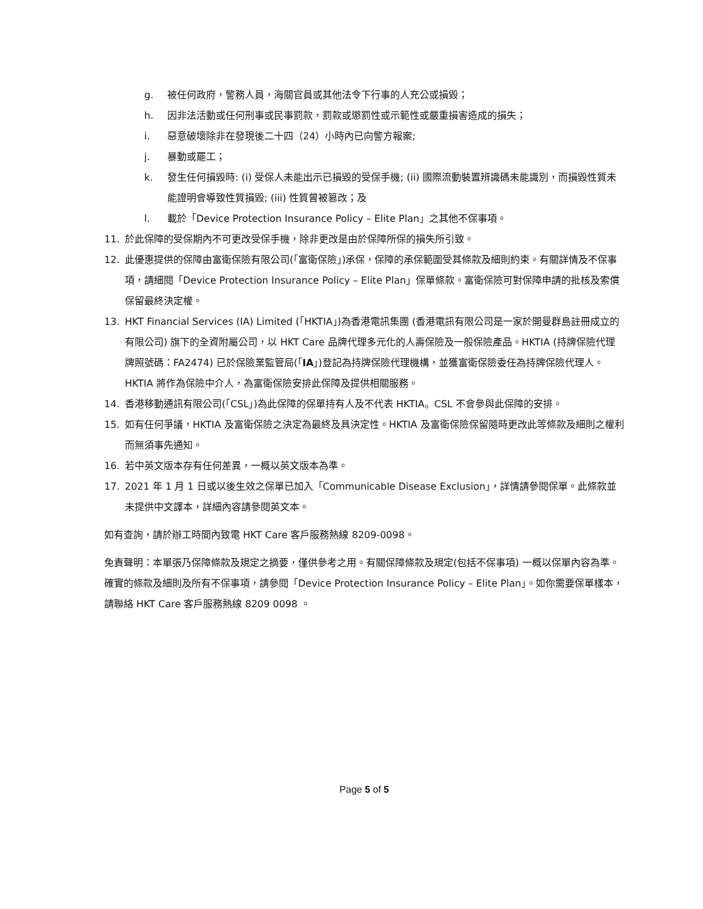g. 被任何政府，警務人員，海關官員或其他法令下行事的人充公或損毀；
h. 因非法活動或任何刑事或民事罰款，罰款或懲罰性或示範性或嚴重損害造成的損失；
i. 惡意破壞除非在發現後二十四（24）小時內已向警方報案;
j. 暴動或罷工；
k. 發生任何損毀時: (i) 受保人未能出示已損毀的受保手機; (ii) 國際流動裝置辨識碼未能識別，而損毀性質未能證明會導致性質損毀; (iii) 性質曾被篡改；及
l. 載於「Device Protection Insurance Policy – Elite Plan」之其他不保事項。
11. 於此保障的受保期內不可更改受保手機，除非更改是由於保障所保的損失所引致。
12. 此優惠提供的保障由富衛保險有限公司(「富衛保險」)承保，保障的承保範圍受其條款及細則約束。有關詳情及不保事項，請細閱「Device Protection Insurance Policy – Elite Plan」保單條款。富衛保險可對保障申請的批核及索償保留最終決定權。
13. HKT Financial Services (IA) Limited (「HKTIA」)為香港電訊集團 (香港電訊有限公司是一家於開曼群島註冊成立的有限公司) 旗下的全資附屬公司，以 HKT Care 品牌代理多元化的人壽保險及一般保險產品。HKTIA (持牌保險代理牌照號碼：FA2474) 已於保險業監管局(「IA」)登記為持牌保險代理機構，並獲富衛保險委任為持牌保險代理人。HKTIA 將作為保險中介人，為富衛保險安排此保障及提供相關服務。
14. 香港移動通訊有限公司(「CSL」)為此保障的保單持有人及不代表 HKTIA。CSL 不會參與此保障的安排。
15. 如有任何爭議，HKTIA 及富衛保險之決定為最終及具決定性。HKTIA 及富衛保險保留隨時更改此等條款及細則之權利而無須事先通知。
16. 若中英文版本存有任何差異，一概以英文版本為準。
17. 2021 年 1 月 1 日或以後生效之保單已加入「Communicable Disease Exclusion」，詳情請參閱保單。此條款並未提供中文譯本，詳細內容請參閱英文本。
如有查詢，請於辦工時間內致電 HKT Care 客戶服務熱線 8209-0098。
免責聲明：本單張乃保障條款及規定之摘要，僅供參考之用。有關保障條款及規定(包括不保事項) 一概以保單內容為準。確實的條款及細則及所有不保事項，請參閱「Device Protection Insurance Policy – Elite Plan」。如你需要保單樣本，請聯絡 HKT Care 客戶服務熱線 8209 0098 。
Page 5 of 5